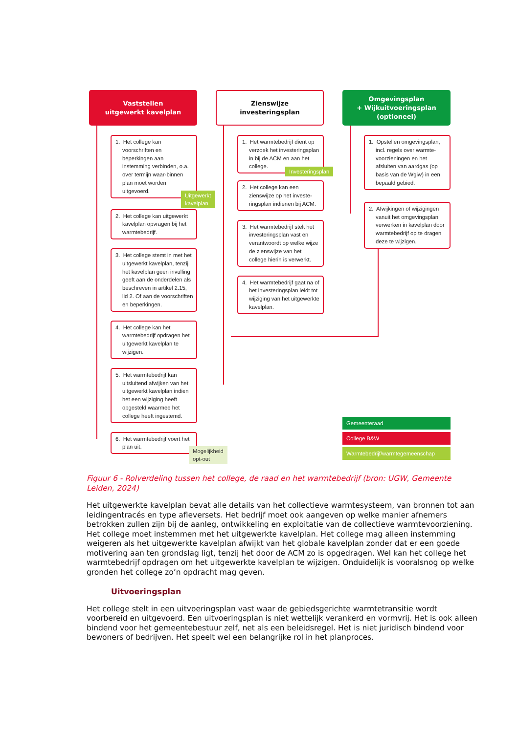Vaststellen
uitgewerkt kavelplan
1. Het college kan voorschriften en beperkingen aan instemming verbinden, o.a. over termijn waar-binnen plan moet worden uitgevoerd.
Uitgewerkt kavelplan
2. Het college kan uitgewerkt kavelplan opvragen bij het warmtebedrijf.
3. Het college stemt in met het uitgewerkt kavelplan, tenzij het kavelplan geen invulling geeft aan de onderdelen als beschreven in artikel 2.15, lid 2. Of aan de voorschriften en beperkingen.
4. Het college kan het warmtebedrijf opdragen het uitgewerkt kavelplan te wijzigen.
5. Het warmtebedrijf kan uitsluitend afwijken van het uitgewerkt kavelplan indien het een wijziging heeft opgesteld waarmee het college heeft ingestemd.
6. Het warmtebedrijf voert het plan uit.
Mogelijkheid
opt-out
Zienswijze
investeringsplan
1. Het warmtebedrijf dient op verzoek het investeringsplan in bij de ACM en aan het college.
Investeringsplan
2. Het college kan een zienswijze op het investe-ringsplan indienen bij ACM.
3. Het warmtebedrijf stelt het investeringsplan vast en verantwoordt op welke wijze de zienswijze van het college hierin is verwerkt.
4. Het warmtebedrijf gaat na of het investeringsplan leidt tot wijziging van het uitgewerkte kavelplan.
Omgevingsplan
+ Wijkuitvoeringsplan
(optioneel)
1. Opstellen omgevingsplan, incl. regels over warmte-voorzieningen en het afsluiten van aardgas (op basis van de Wgiw) in een bepaald gebied.
2. Afwijkingen of wijzigingen vanuit het omgevingsplan verwerken in kavelplan door warmtebedrijf op te dragen deze te wijzigen.
Gemeenteraad
College B&W
Warmtebedrijf/warmtegemeenschap
Figuur 6 - Rolverdeling tussen het college, de raad en het warmtebedrijf (bron: UGW, Gemeente Leiden, 2024)
Het uitgewerkte kavelplan bevat alle details van het collectieve warmtesysteem, van bronnen tot aan leidingentracés en type afleversets. Het bedrijf moet ook aangeven op welke manier afnemers betrokken zullen zijn bij de aanleg, ontwikkeling en exploitatie van de collectieve warmtevoorziening. Het college moet instemmen met het uitgewerkte kavelplan. Het college mag alleen instemming weigeren als het uitgewerkte kavelplan afwijkt van het globale kavelplan zonder dat er een goede motivering aan ten grondslag ligt, tenzij het door de ACM zo is opgedragen. Wel kan het college het warmtebedrijf opdragen om het uitgewerkte kavelplan te wijzigen. Onduidelijk is vooralsnog op welke gronden het college zo’n opdracht mag geven.
Uitvoeringsplan
Het college stelt in een uitvoeringsplan vast waar de gebiedsgerichte warmtetransitie wordt voorbereid en uitgevoerd. Een uitvoeringsplan is niet wettelijk verankerd en vormvrij. Het is ook alleen bindend voor het gemeentebestuur zelf, net als een beleidsregel. Het is niet juridisch bindend voor bewoners of bedrijven. Het speelt wel een belangrijke rol in het planproces.